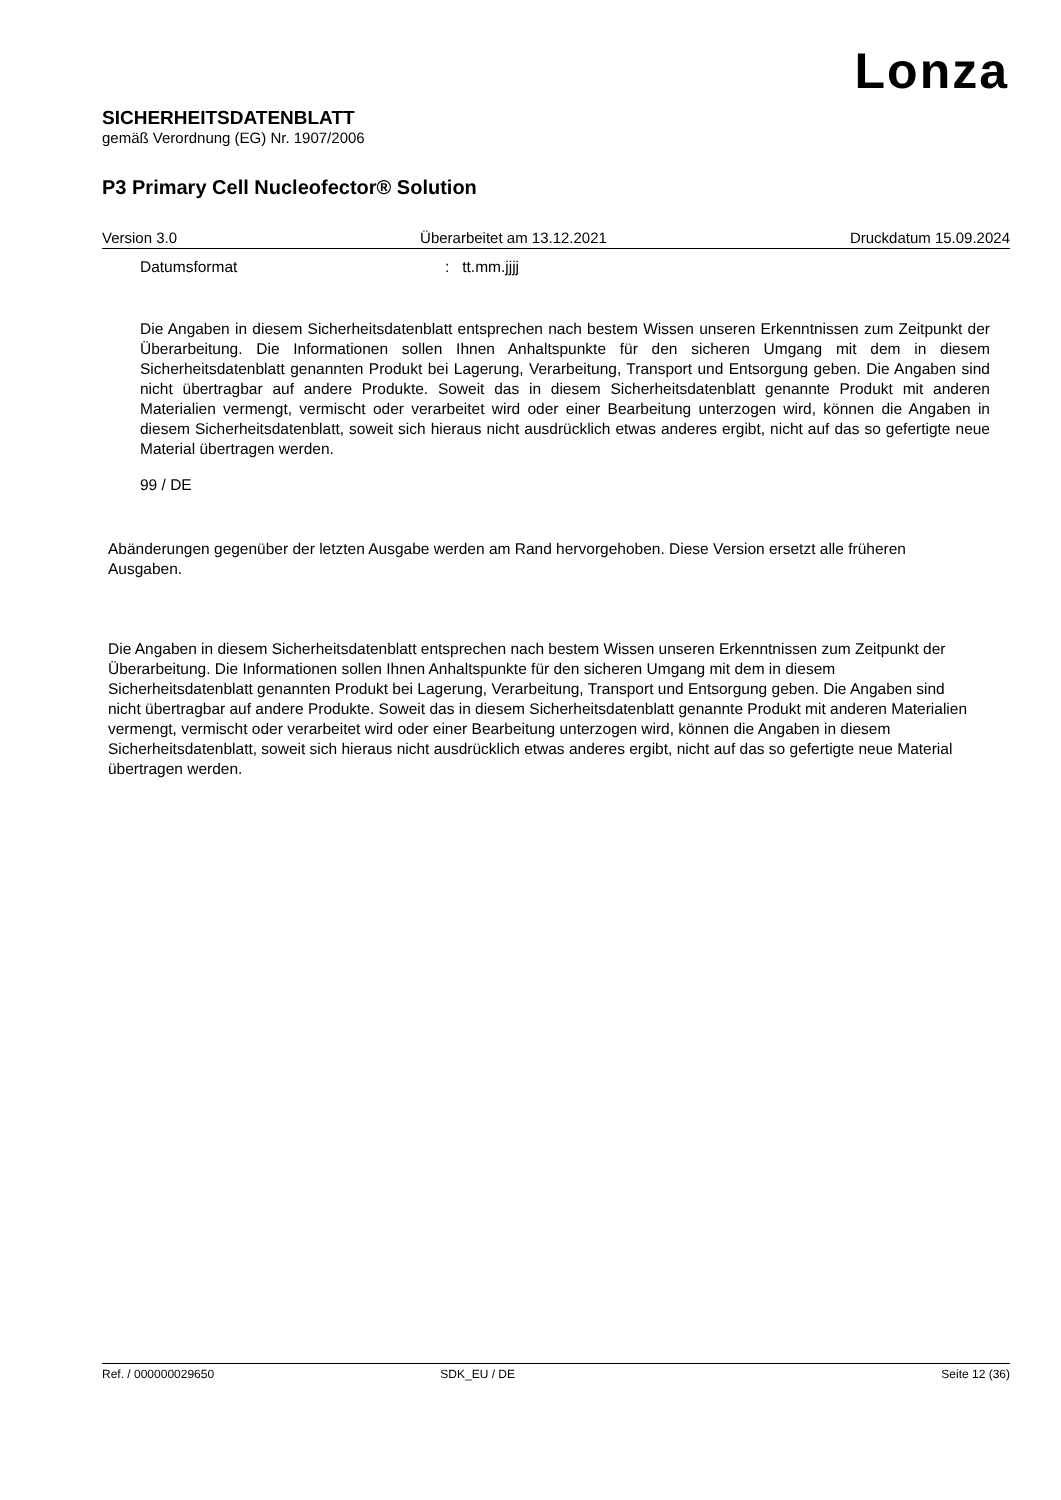Lonza
SICHERHEITSDATENBLATT
gemäß Verordnung (EG) Nr. 1907/2006
P3 Primary Cell Nucleofector® Solution
Version 3.0 Überarbeitet am 13.12.2021 Druckdatum 15.09.2024
Datumsformat: tt.mm.jjjj
Die Angaben in diesem Sicherheitsdatenblatt entsprechen nach bestem Wissen unseren Erkenntnissen zum Zeitpunkt der Überarbeitung. Die Informationen sollen Ihnen Anhaltspunkte für den sicheren Umgang mit dem in diesem Sicherheitsdatenblatt genannten Produkt bei Lagerung, Verarbeitung, Transport und Entsorgung geben. Die Angaben sind nicht übertragbar auf andere Produkte. Soweit das in diesem Sicherheitsdatenblatt genannte Produkt mit anderen Materialien vermengt, vermischt oder verarbeitet wird oder einer Bearbeitung unterzogen wird, können die Angaben in diesem Sicherheitsdatenblatt, soweit sich hieraus nicht ausdrücklich etwas anderes ergibt, nicht auf das so gefertigte neue Material übertragen werden.
99 / DE
Abänderungen gegenüber der letzten Ausgabe werden am Rand hervorgehoben. Diese Version ersetzt alle früheren Ausgaben.
Die Angaben in diesem Sicherheitsdatenblatt entsprechen nach bestem Wissen unseren Erkenntnissen zum Zeitpunkt der Überarbeitung. Die Informationen sollen Ihnen Anhaltspunkte für den sicheren Umgang mit dem in diesem Sicherheitsdatenblatt genannten Produkt bei Lagerung, Verarbeitung, Transport und Entsorgung geben. Die Angaben sind nicht übertragbar auf andere Produkte. Soweit das in diesem Sicherheitsdatenblatt genannte Produkt mit anderen Materialien vermengt, vermischt oder verarbeitet wird oder einer Bearbeitung unterzogen wird, können die Angaben in diesem Sicherheitsdatenblatt, soweit sich hieraus nicht ausdrücklich etwas anderes ergibt, nicht auf das so gefertigte neue Material übertragen werden.
Ref. / 000000029650 SDK_EU / DE Seite 12 (36)